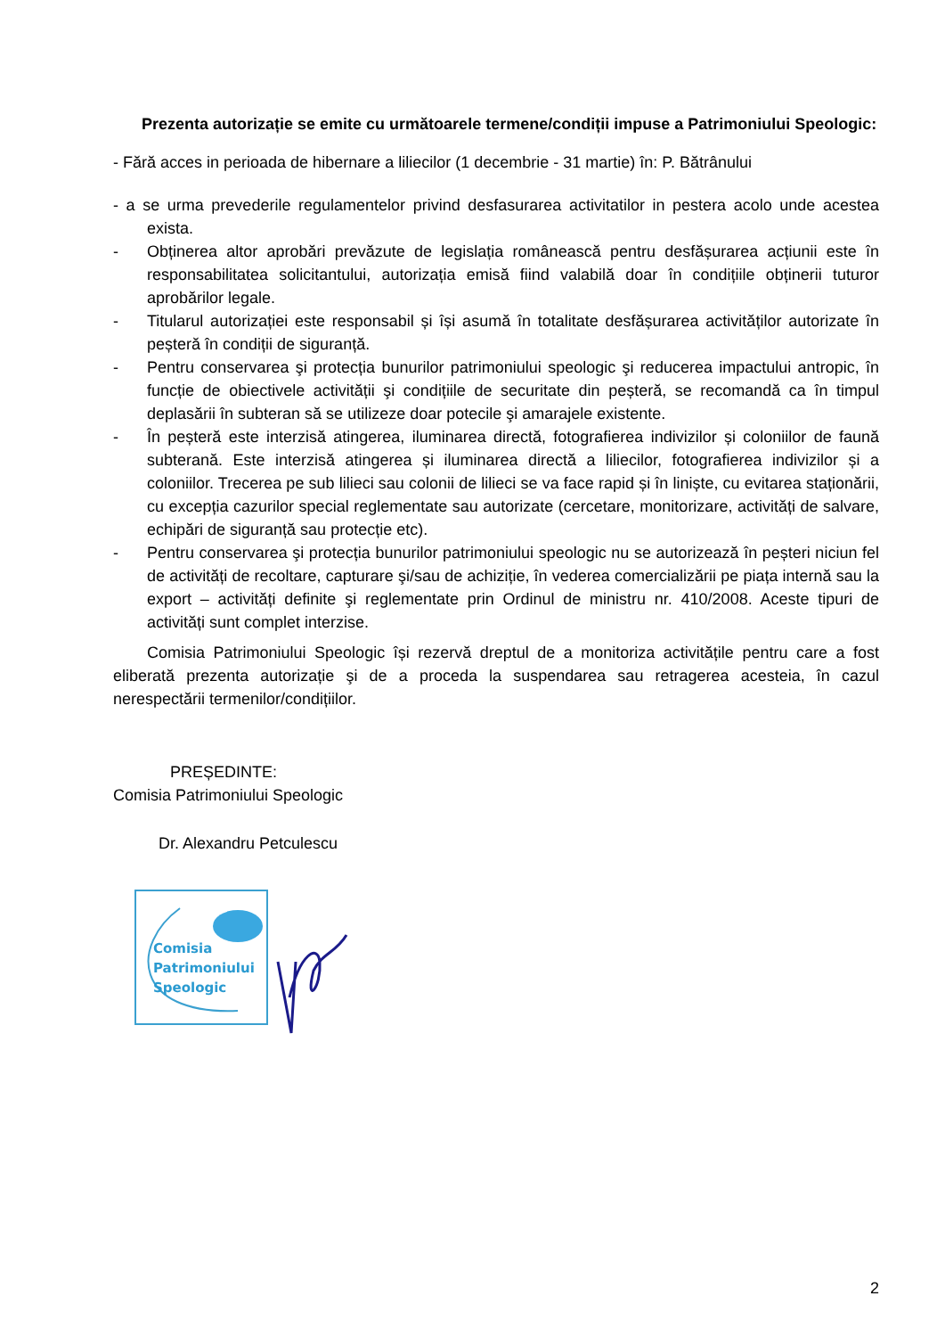Prezenta autorizație se emite cu următoarele termene/condiții impuse a Patrimoniului Speologic:
- Fără acces in perioada de hibernare a liliecilor (1 decembrie - 31 martie) în: P. Bătrânului
- a se urma prevederile regulamentelor privind desfasurarea activitatilor in pestera acolo unde acestea exista.
- Obținerea altor aprobări prevăzute de legislația românească pentru desfășurarea acțiunii este în responsabilitatea solicitantului, autorizația emisă fiind valabilă doar în condițiile obținerii tuturor aprobărilor legale.
- Titularul autorizației este responsabil și își asumă în totalitate desfășurarea activităților autorizate în peșteră în condiții de siguranță.
- Pentru conservarea şi protecția bunurilor patrimoniului speologic şi reducerea impactului antropic, în funcție de obiectivele activității şi condițiile de securitate din peșteră, se recomandă ca în timpul deplasării în subteran să se utilizeze doar potecile şi amarajele existente.
- În peșteră este interzisă atingerea, iluminarea directă, fotografierea indivizilor și coloniilor de faună subterană. Este interzisă atingerea și iluminarea directă a liliecilor, fotografierea indivizilor și a coloniilor. Trecerea pe sub lilieci sau colonii de lilieci se va face rapid și în liniște, cu evitarea staționării, cu excepția cazurilor special reglementate sau autorizate (cercetare, monitorizare, activități de salvare, echipări de siguranță sau protecție etc).
- Pentru conservarea şi protecția bunurilor patrimoniului speologic nu se autorizează în peșteri niciun fel de activități de recoltare, capturare şi/sau de achiziție, în vederea comercializării pe piața internă sau la export – activități definite şi reglementate prin Ordinul de ministru nr. 410/2008. Aceste tipuri de activități sunt complet interzise.
Comisia Patrimoniului Speologic își rezervă dreptul de a monitoriza activitățile pentru care a fost eliberată prezenta autorizație şi de a proceda la suspendarea sau retragerea acesteia, în cazul nerespectării termenilor/condițiilor.
PREȘEDINTE:
Comisia Patrimoniului Speologic
Dr. Alexandru Petculescu
Comisia
Patrimoniului
Speologic
2